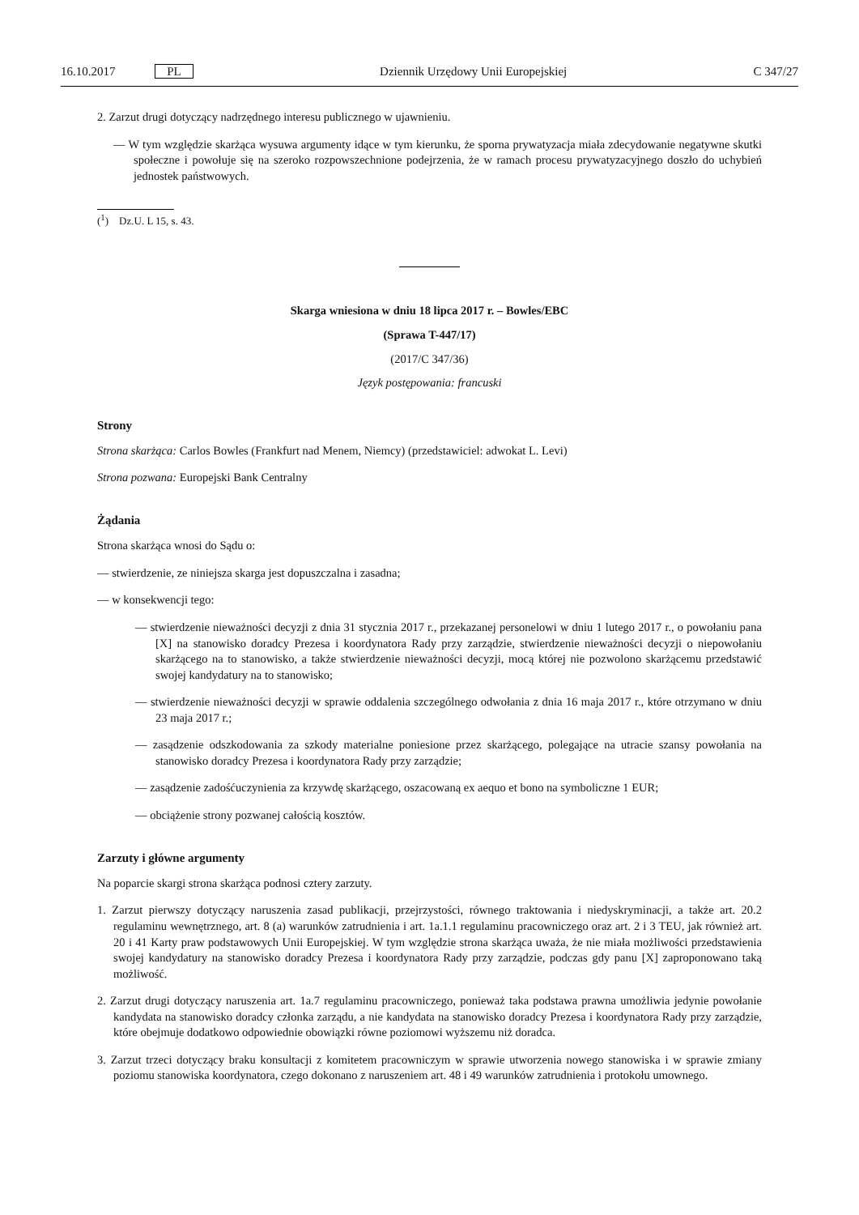16.10.2017 PL Dziennik Urzędowy Unii Europejskiej C 347/27
2. Zarzut drugi dotyczący nadrzędnego interesu publicznego w ujawnieniu.
— W tym względzie skarżąca wysuwa argumenty idące w tym kierunku, że sporna prywatyzacja miała zdecydowanie negatywne skutki społeczne i powołuje się na szeroko rozpowszechnione podejrzenia, że w ramach procesu prywatyzacyjnego doszło do uchybień jednostek państwowych.
(<sup>1</sup>) Dz.U. L 15, s. 43.
Skarga wniesiona w dniu 18 lipca 2017 r. – Bowles/EBC
(Sprawa T-447/17)
(2017/C 347/36)
Język postępowania: francuski
Strony
Strona skarżąca: Carlos Bowles (Frankfurt nad Menem, Niemcy) (przedstawiciel: adwokat L. Levi)
Strona pozwana: Europejski Bank Centralny
Żądania
Strona skarżąca wnosi do Sądu o:
— stwierdzenie, ze niniejsza skarga jest dopuszczalna i zasadna;
— w konsekwencji tego:
— stwierdzenie nieważności decyzji z dnia 31 stycznia 2017 r., przekazanej personelowi w dniu 1 lutego 2017 r., o powołaniu pana [X] na stanowisko doradcy Prezesa i koordynatora Rady przy zarządzie, stwierdzenie nieważności decyzji o niepowołaniu skarżącego na to stanowisko, a także stwierdzenie nieważności decyzji, mocą której nie pozwolono skarżącemu przedstawić swojej kandydatury na to stanowisko;
— stwierdzenie nieważności decyzji w sprawie oddalenia szczególnego odwołania z dnia 16 maja 2017 r., które otrzymano w dniu 23 maja 2017 r.;
— zasądzenie odszkodowania za szkody materialne poniesione przez skarżącego, polegające na utracie szansy powołania na stanowisko doradcy Prezesa i koordynatora Rady przy zarządzie;
— zasądzenie zadośćuczynienia za krzywdę skarżącego, oszacowaną ex aequo et bono na symboliczne 1 EUR;
— obciążenie strony pozwanej całością kosztów.
Zarzuty i główne argumenty
Na poparcie skargi strona skarżąca podnosi cztery zarzuty.
1. Zarzut pierwszy dotyczący naruszenia zasad publikacji, przejrzystości, równego traktowania i niedyskryminacji, a także art. 20.2 regulaminu wewnętrznego, art. 8 (a) warunków zatrudnienia i art. 1a.1.1 regulaminu pracowniczego oraz art. 2 i 3 TEU, jak również art. 20 i 41 Karty praw podstawowych Unii Europejskiej. W tym względzie strona skarżąca uważa, że nie miała możliwości przedstawienia swojej kandydatury na stanowisko doradcy Prezesa i koordynatora Rady przy zarządzie, podczas gdy panu [X] zaproponowano taką możliwość.
2. Zarzut drugi dotyczący naruszenia art. 1a.7 regulaminu pracowniczego, ponieważ taka podstawa prawna umożliwia jedynie powołanie kandydata na stanowisko doradcy członka zarządu, a nie kandydata na stanowisko doradcy Prezesa i koordynatora Rady przy zarządzie, które obejmuje dodatkowo odpowiednie obowiązki równe poziomowi wyższemu niż doradca.
3. Zarzut trzeci dotyczący braku konsultacji z komitetem pracowniczym w sprawie utworzenia nowego stanowiska i w sprawie zmiany poziomu stanowiska koordynatora, czego dokonano z naruszeniem art. 48 i 49 warunków zatrudnienia i protokołu umownego.